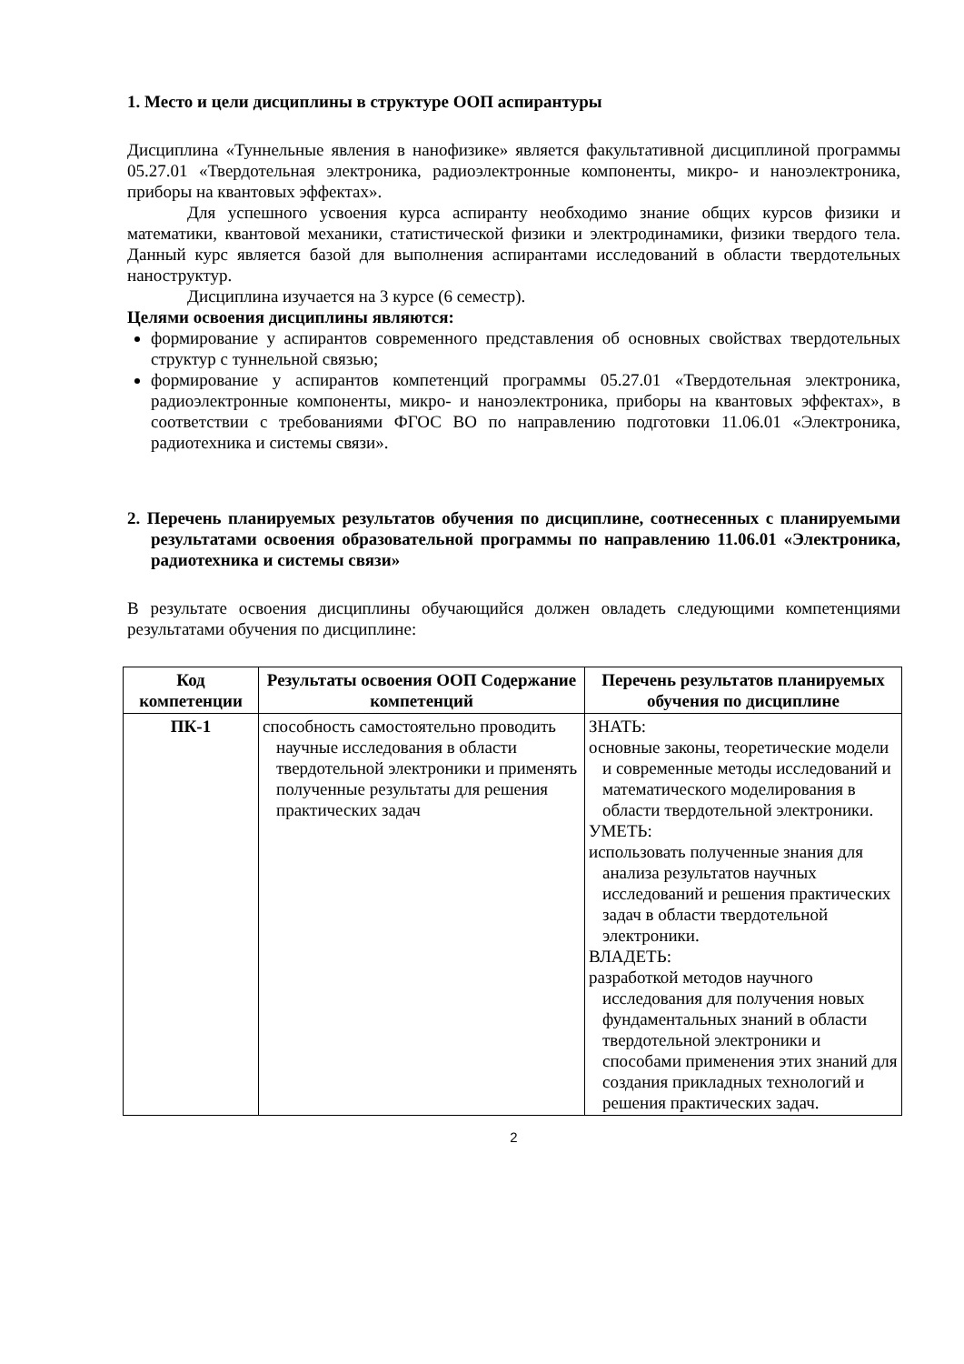1. Место и цели дисциплины в структуре ООП аспирантуры
Дисциплина «Туннельные явления в нанофизике» является факультативной дисциплиной программы 05.27.01 «Твердотельная электроника, радиоэлектронные компоненты, микро- и наноэлектроника, приборы на квантовых эффектах».
Для успешного усвоения курса аспиранту необходимо знание общих курсов физики и математики, квантовой механики, статистической физики и электродинамики, физики твердого тела. Данный курс является базой для выполнения аспирантами исследований в области твердотельных наноструктур.
Дисциплина изучается на 3 курсе (6 семестр).
Целями освоения дисциплины являются:
формирование у аспирантов современного представления об основных свойствах твердотельных структур с туннельной связью;
формирование у аспирантов компетенций программы 05.27.01 «Твердотельная электроника, радиоэлектронные компоненты, микро- и наноэлектроника, приборы на квантовых эффектах», в соответствии с требованиями ФГОС ВО по направлению подготовки 11.06.01 «Электроника, радиотехника и системы связи».
2. Перечень планируемых результатов обучения по дисциплине, соотнесенных с планируемыми результатами освоения образовательной программы по направлению 11.06.01 «Электроника, радиотехника и системы связи»
В результате освоения дисциплины обучающийся должен овладеть следующими компетенциями результатами обучения по дисциплине:
| Код компетенции | Результаты освоения ООП Содержание компетенций | Перечень результатов планируемых обучения по дисциплине |
| --- | --- | --- |
| ПК-1 | способность самостоятельно проводить научные исследования в области твердотельной электроники и применять полученные результаты для решения практических задач | ЗНАТЬ: основные законы, теоретические модели и современные методы исследований и математического моделирования в области твердотельной электроники. УМЕТЬ: использовать полученные знания для анализа результатов научных исследований и решения практических задач в области твердотельной электроники. ВЛАДЕТЬ: разработкой методов научного исследования для получения новых фундаментальных знаний в области твердотельной электроники и способами применения этих знаний для создания прикладных технологий и решения практических задач. |
2